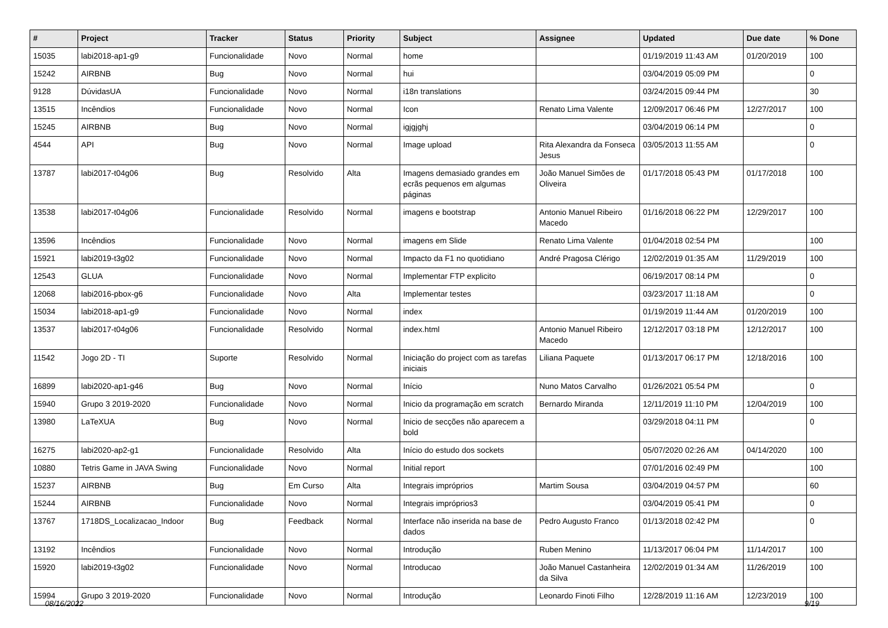| # | Project | Tracker | Status | Priority | Subject | Assignee | Updated | Due date | % Done |
| --- | --- | --- | --- | --- | --- | --- | --- | --- | --- |
| 15035 | labi2018-ap1-g9 | Funcionalidade | Novo | Normal | home | | 01/19/2019 11:43 AM | 01/20/2019 | 100 |
| 15242 | AIRBNB | Bug | Novo | Normal | hui | | 03/04/2019 05:09 PM | | 0 |
| 9128 | DúvidasUA | Funcionalidade | Novo | Normal | i18n translations | | 03/24/2015 09:44 PM | | 30 |
| 13515 | Incêndios | Funcionalidade | Novo | Normal | Icon | Renato Lima Valente | 12/09/2017 06:46 PM | 12/27/2017 | 100 |
| 15245 | AIRBNB | Bug | Novo | Normal | igjgjghj | | 03/04/2019 06:14 PM | | 0 |
| 4544 | API | Bug | Novo | Normal | Image upload | Rita Alexandra da Fonseca Jesus | 03/05/2013 11:55 AM | | 0 |
| 13787 | labi2017-t04g06 | Bug | Resolvido | Alta | Imagens demasiado grandes em ecrãs pequenos em algumas páginas | João Manuel Simões de Oliveira | 01/17/2018 05:43 PM | 01/17/2018 | 100 |
| 13538 | labi2017-t04g06 | Funcionalidade | Resolvido | Normal | imagens e bootstrap | Antonio Manuel Ribeiro Macedo | 01/16/2018 06:22 PM | 12/29/2017 | 100 |
| 13596 | Incêndios | Funcionalidade | Novo | Normal | imagens em Slide | Renato Lima Valente | 01/04/2018 02:54 PM | | 100 |
| 15921 | labi2019-t3g02 | Funcionalidade | Novo | Normal | Impacto da F1 no quotidiano | André Pragosa Clérigo | 12/02/2019 01:35 AM | 11/29/2019 | 100 |
| 12543 | GLUA | Funcionalidade | Novo | Normal | Implementar FTP explicito | | 06/19/2017 08:14 PM | | 0 |
| 12068 | labi2016-pbox-g6 | Funcionalidade | Novo | Alta | Implementar testes | | 03/23/2017 11:18 AM | | 0 |
| 15034 | labi2018-ap1-g9 | Funcionalidade | Novo | Normal | index | | 01/19/2019 11:44 AM | 01/20/2019 | 100 |
| 13537 | labi2017-t04g06 | Funcionalidade | Resolvido | Normal | index.html | Antonio Manuel Ribeiro Macedo | 12/12/2017 03:18 PM | 12/12/2017 | 100 |
| 11542 | Jogo 2D - TI | Suporte | Resolvido | Normal | Iniciação do project com as tarefas iniciais | Liliana Paquete | 01/13/2017 06:17 PM | 12/18/2016 | 100 |
| 16899 | labi2020-ap1-g46 | Bug | Novo | Normal | Início | Nuno Matos Carvalho | 01/26/2021 05:54 PM | | 0 |
| 15940 | Grupo 3 2019-2020 | Funcionalidade | Novo | Normal | Inicio da programação em scratch | Bernardo Miranda | 12/11/2019 11:10 PM | 12/04/2019 | 100 |
| 13980 | LaTeXUA | Bug | Novo | Normal | Inicio de secções não aparecem a bold | | 03/29/2018 04:11 PM | | 0 |
| 16275 | labi2020-ap2-g1 | Funcionalidade | Resolvido | Alta | Início do estudo dos sockets | | 05/07/2020 02:26 AM | 04/14/2020 | 100 |
| 10880 | Tetris Game in JAVA Swing | Funcionalidade | Novo | Normal | Initial report | | 07/01/2016 02:49 PM | | 100 |
| 15237 | AIRBNB | Bug | Em Curso | Alta | Integrais impróprios | Martim Sousa | 03/04/2019 04:57 PM | | 60 |
| 15244 | AIRBNB | Funcionalidade | Novo | Normal | Integrais impróprios3 | | 03/04/2019 05:41 PM | | 0 |
| 13767 | 1718DS_Localizacao_Indoor | Bug | Feedback | Normal | Interface não inserida na base de dados | Pedro Augusto Franco | 01/13/2018 02:42 PM | | 0 |
| 13192 | Incêndios | Funcionalidade | Novo | Normal | Introdução | Ruben Menino | 11/13/2017 06:04 PM | 11/14/2017 | 100 |
| 15920 | labi2019-t3g02 | Funcionalidade | Novo | Normal | Introducao | João Manuel Castanheira da Silva | 12/02/2019 01:34 AM | 11/26/2019 | 100 |
| 15994 | Grupo 3 2019-2020 | Funcionalidade | Novo | Normal | Introdução | Leonardo Finoti Filho | 12/28/2019 11:16 AM | 12/23/2019 | 100 |
08/16/2022 9/19